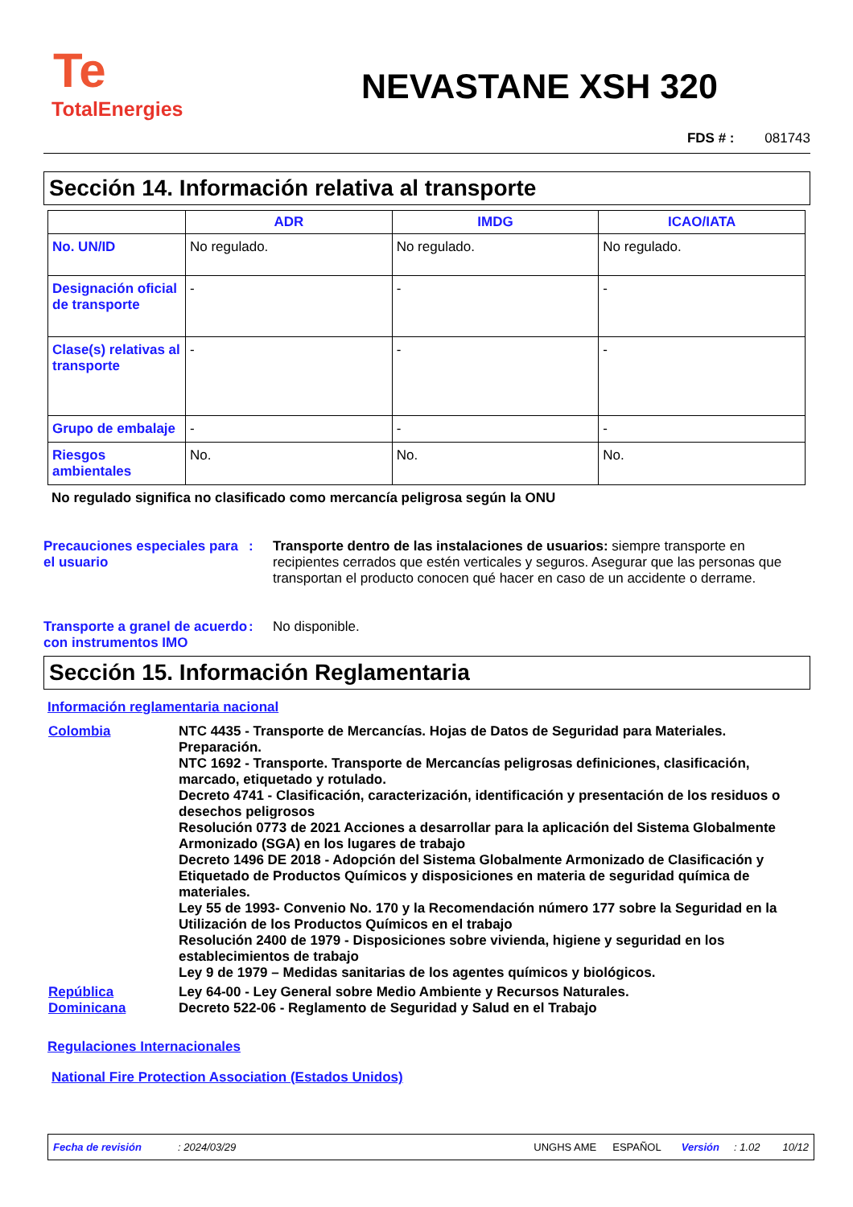Te
TotalEnergies
NEVASTANE XSH 320
FDS # : 081743
Sección 14. Información relativa al transporte
| | ADR | IMDG | ICAO/IATA |
| --- | --- | --- | --- |
| No. UN/ID | No regulado. | No regulado. | No regulado. |
| Designación oficial de transporte | - | - | - |
| Clase(s) relativas al transporte | - | - | - |
| Grupo de embalaje | - | - | - |
| Riesgos ambientales | No. | No. | No. |
No regulado significa no clasificado como mercancía peligrosa según la ONU
Precauciones especiales para el usuario
: Transporte dentro de las instalaciones de usuarios: siempre transporte en recipientes cerrados que estén verticales y seguros. Asegurar que las personas que transportan el producto conocen qué hacer en caso de un accidente o derrame.
Transporte a granel de acuerdo con instrumentos IMO
: No disponible.
Sección 15. Información Reglamentaria
Información reglamentaria nacional
Colombia NTC 4435 - Transporte de Mercancías. Hojas de Datos de Seguridad para Materiales. Preparación.
NTC 1692 - Transporte. Transporte de Mercancías peligrosas definiciones, clasificación, marcado, etiquetado y rotulado.
Decreto 4741 - Clasificación, caracterización, identificación y presentación de los residuos o desechos peligrosos
Resolución 0773 de 2021 Acciones a desarrollar para la aplicación del Sistema Globalmente Armonizado (SGA) en los lugares de trabajo
Decreto 1496 DE 2018 - Adopción del Sistema Globalmente Armonizado de Clasificación y Etiquetado de Productos Químicos y disposiciones en materia de seguridad química de materiales.
Ley 55 de 1993- Convenio No. 170 y la Recomendación número 177 sobre la Seguridad en la Utilización de los Productos Químicos en el trabajo
Resolución 2400 de 1979 - Disposiciones sobre vivienda, higiene y seguridad en los establecimientos de trabajo
Ley 9 de 1979 – Medidas sanitarias de los agentes químicos y biológicos.
República Dominicana
Ley 64-00 - Ley General sobre Medio Ambiente y Recursos Naturales.
Decreto 522-06 - Reglamento de Seguridad y Salud en el Trabajo
Regulaciones Internacionales
National Fire Protection Association (Estados Unidos)
Fecha de revisión: 2024/03/29 UNGHS AME ESPAÑOL Versión: 1.02 10/12